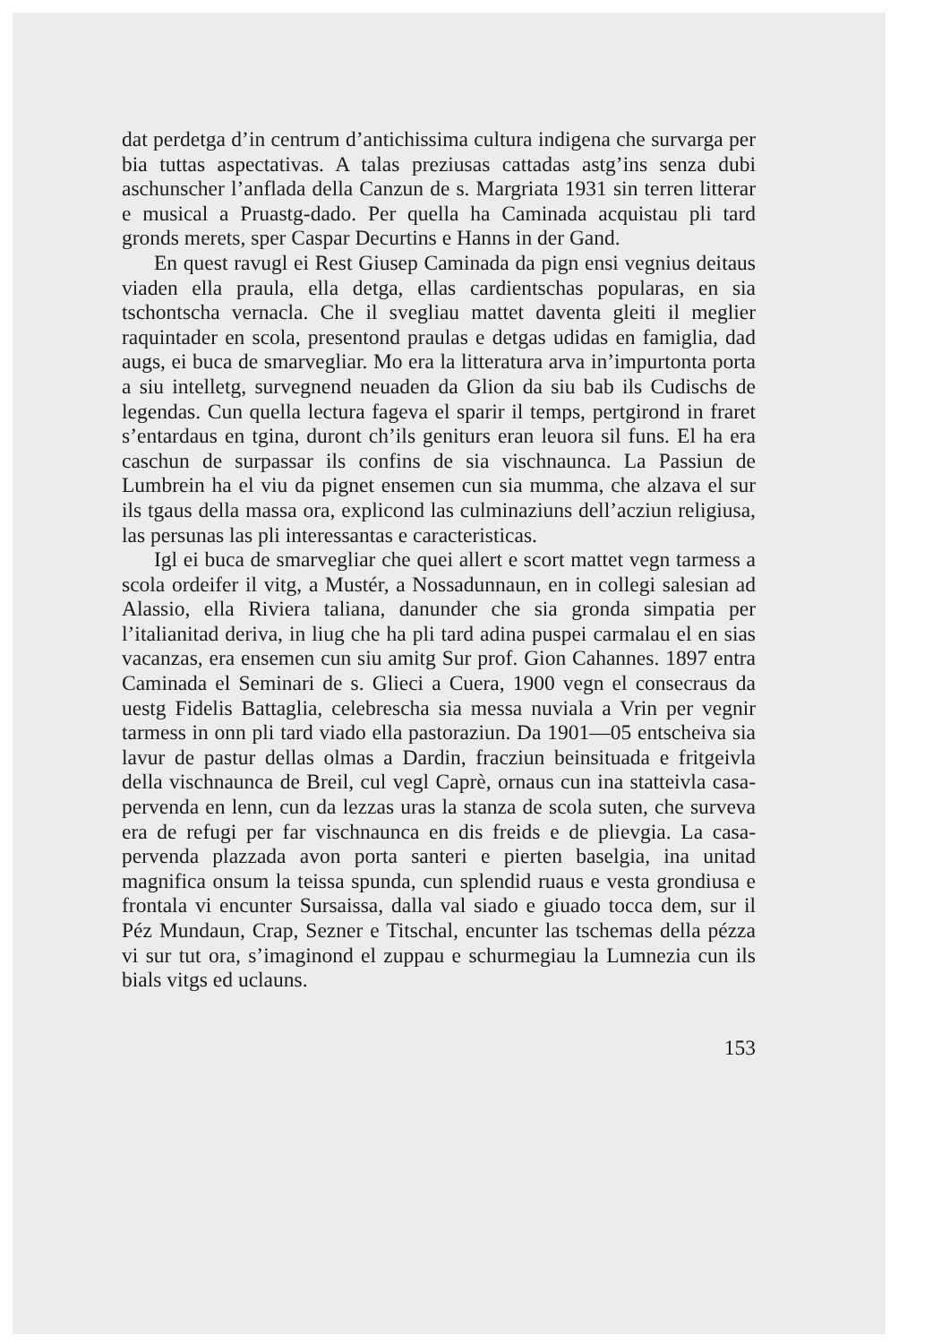dat perdetga d’in centrum d’antichissima cultura indigena che survarga per bia tuttas aspectativas. A talas preziusas cattadas astg’ins senza dubi aschunscher l’anflada della Canzun de s. Margriata 1931 sin terren litterar e musical a Pruastg-dado. Per quella ha Caminada acquistau pli tard gronds merets, sper Caspar Decurtins e Hanns in der Gand.
En quest ravugl ei Rest Giusep Caminada da pign ensi vegnius deitaus viaden ella praula, ella detga, ellas cardientschas popularas, en sia tschontscha vernacla. Che il svegliau mattet daventa gleiti il meglier raquintader en scola, presentond praulas e detgas udidas en famiglia, dad augs, ei buca de smarvegliar. Mo era la litteratura arva in’impurtonta porta a siu intelletg, survegnend neuaden da Glion da siu bab ils Cudischs de legendas. Cun quella lectura fageva el sparir il temps, pertgirond in fraret s’entardaus en tgina, duront ch’ils geniturs eran leuora sil funs. El ha era caschun de surpassar ils confins de sia vischnaunca. La Passiun de Lumbrein ha el viu da pignet ensemen cun sia mumma, che alzava el sur ils tgaus della massa ora, explicond las culminaziuns dell’acziun religiusa, las persunas las pli interessantas e caracteristicas.
Igl ei buca de smarvegliar che quei allert e scort mattet vegn tarmess a scola ordeifer il vitg, a Mustér, a Nossadunnaun, en in collegi salesian ad Alassio, ella Riviera taliana, danunder che sia gronda simpatia per l’italianitad deriva, in liug che ha pli tard adina puspei carmalau el en sias vacanzas, era ensemen cun siu amitg Sur prof. Gion Cahannes. 1897 entra Caminada el Seminari de s. Glieci a Cuera, 1900 vegn el consecraus da uestg Fidelis Battaglia, celebrescha sia messa nuviala a Vrin per vegnir tarmess in onn pli tard viado ella pastoraziun. Da 1901—05 entscheiva sia lavur de pastur dellas olmas a Dardin, fracziun beinsituada e fritgeivla della vischnaunca de Breil, cul vegl Caprè, ornaus cun ina statteivla casa-pervenda en lenn, cun da lezzas uras la stanza de scola suten, che surveva era de refugi per far vischnaunca en dis freids e de plievgia. La casa-pervenda plazzada avon porta santeri e pierten baselgia, ina unitad magnifica onsum la teissa spunda, cun splendid ruaus e vesta grondiusa e frontala vi encunter Sursaissa, dalla val siado e giuado tocca dem, sur il Péz Mundaun, Crap, Sezner e Titschal, encunter las tschemas della pézza vi sur tut ora, s’imaginond el zuppau e schurmegiau la Lumnezia cun ils bials vitgs ed uclauns.
153